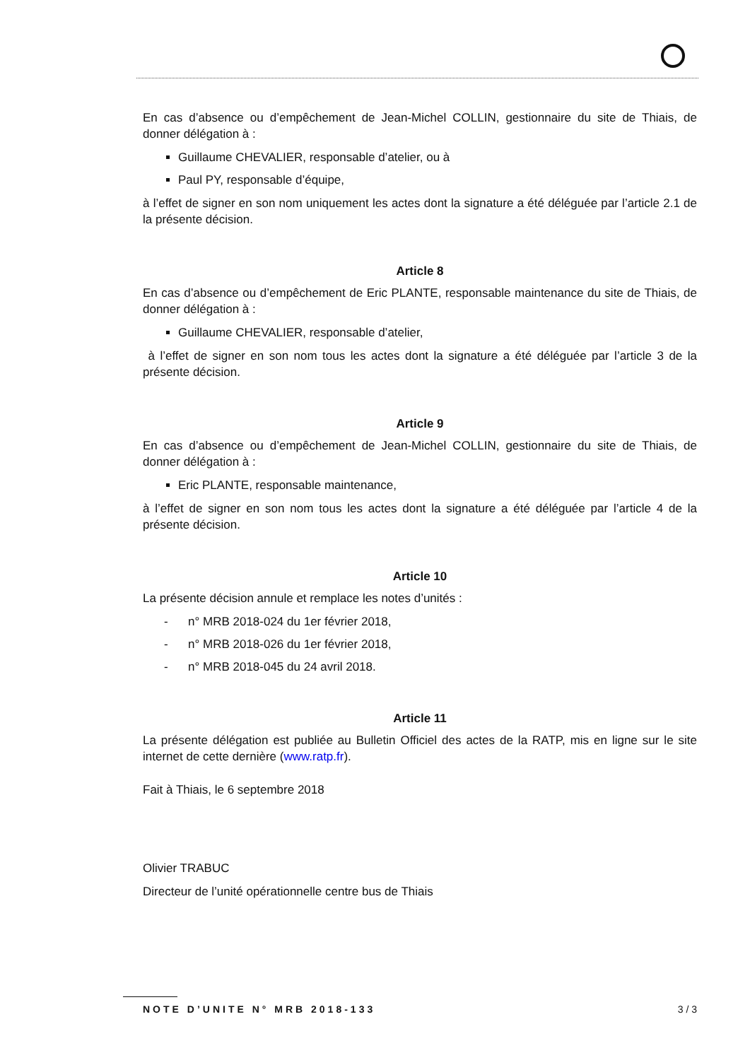En cas d’absence ou d’empêchement de Jean-Michel COLLIN, gestionnaire du site de Thiais, de donner délégation à :
Guillaume CHEVALIER, responsable d’atelier, ou à
Paul PY, responsable d’équipe,
à l’effet de signer en son nom uniquement les actes dont la signature a été déléguée par l’article 2.1 de la présente décision.
Article 8
En cas d’absence ou d’empêchement de Eric PLANTE, responsable maintenance du site de Thiais, de donner délégation à :
Guillaume CHEVALIER, responsable d’atelier,
à l’effet de signer en son nom tous les actes dont la signature a été déléguée par l’article 3 de la présente décision.
Article 9
En cas d’absence ou d’empêchement de Jean-Michel COLLIN, gestionnaire du site de Thiais, de donner délégation à :
Eric PLANTE, responsable maintenance,
à l’effet de signer en son nom tous les actes dont la signature a été déléguée par l’article 4 de la présente décision.
Article 10
La présente décision annule et remplace les notes d’unités :
- n° MRB 2018-024 du 1er février 2018,
- n° MRB 2018-026 du 1er février 2018,
- n° MRB 2018-045 du 24 avril 2018.
Article 11
La présente délégation est publiée au Bulletin Officiel des actes de la RATP, mis en ligne sur le site internet de cette dernière (www.ratp.fr).
Fait à Thiais, le 6 septembre 2018
Olivier TRABUC
Directeur de l’unité opérationnelle centre bus de Thiais
NOTE D’UNITE N° MRB 2018-133 3 / 3